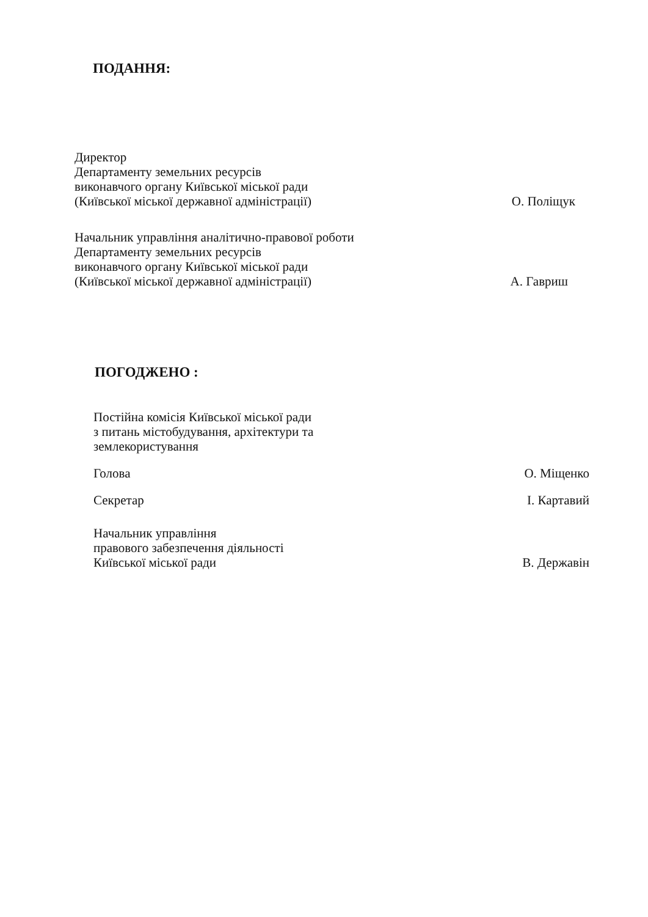ПОДАННЯ:
Директор
Департаменту земельних ресурсів
виконавчого органу Київської міської ради
(Київської міської державної адміністрації)
О. Поліщук
Начальник управління аналітично-правової роботи
Департаменту земельних ресурсів
виконавчого органу Київської міської ради
(Київської міської державної адміністрації)
А. Гавриш
ПОГОДЖЕНО :
Постійна комісія Київської міської ради
з питань містобудування, архітектури та
землекористування
Голова
О. Міщенко
Секретар
І. Картавий
Начальник управління
правового забезпечення діяльності
Київської міської ради
В. Державін